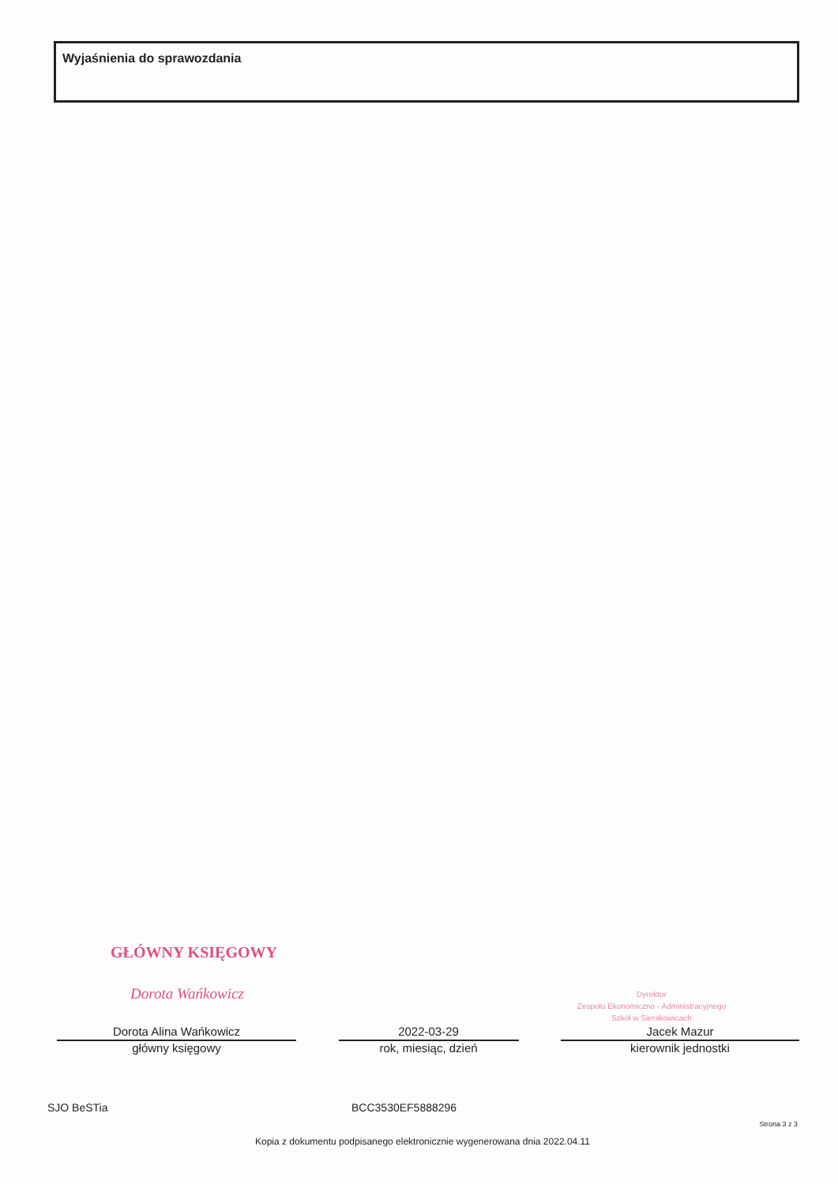Wyjaśnienia do sprawozdania
GŁÓWNY KSIĘGOWY
Dorota Wańkowicz
Dyrektor
Zespołu Ekonomiczno - Administracyjnego
Szkół w Sierakowicach
Dorota Alina Wańkowicz
główny księgowy
2022-03-29
rok, miesiąc, dzień
Jacek Mazur
kierownik jednostki
SJO BeSTia BCC3530EF5888296
Strona 3 z 3
Kopia z dokumentu podpisanego elektronicznie wygenerowana dnia 2022.04.11